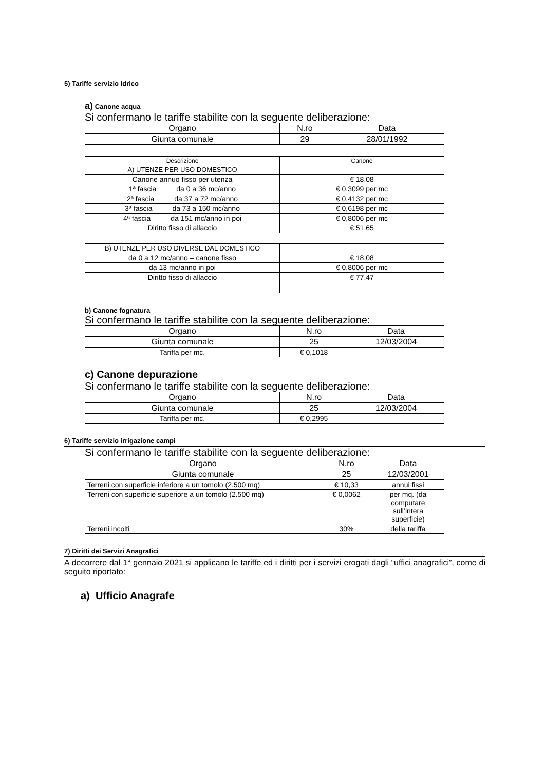5) Tariffe servizio Idrico
a) Canone acqua
Si confermano le tariffe stabilite con la seguente deliberazione:
| Organo | N.ro | Data |
| --- | --- | --- |
| Giunta comunale | 29 | 28/01/1992 |
| Descrizione | Canone |
| --- | --- |
| A) UTENZE PER USO DOMESTICO | |
| Canone annuo fisso per utenza | € 18,08 |
| 1ª fascia da 0 a 36 mc/anno | € 0,3099 per mc |
| 2ª fascia da 37 a 72 mc/anno | € 0,4132 per mc |
| 3ª fascia da 73 a 150 mc/anno | € 0,6198 per mc |
| 4ª fascia da 151 mc/anno in poi | € 0,8006 per mc |
| Diritto fisso di allaccio | € 51,65 |
| B) UTENZE PER USO DIVERSE DAL DOMESTICO | |
| da 0 a 12 mc/anno – canone fisso | € 18,08 |
| da 13 mc/anno in poi | € 0,8006 per mc |
| Diritto fisso di allaccio | € 77,47 |
b) Canone fognatura
Si confermano le tariffe stabilite con la seguente deliberazione:
| Organo | N.ro | Data |
| --- | --- | --- |
| Giunta comunale | 25 | 12/03/2004 |
| Tariffa per mc. | € 0,1018 | |
c) Canone depurazione
Si confermano le tariffe stabilite con la seguente deliberazione:
| Organo | N.ro | Data |
| --- | --- | --- |
| Giunta comunale | 25 | 12/03/2004 |
| Tariffa per mc. | € 0,2995 | |
6) Tariffe servizio irrigazione campi
Si confermano le tariffe stabilite con la seguente deliberazione:
| Organo | N.ro | Data |
| --- | --- | --- |
| Giunta comunale | 25 | 12/03/2001 |
| Terreni con superficie inferiore a un tomolo (2.500 mq) | € 10,33 | annui fissi |
| Terreni con superficie superiore a un tomolo (2.500 mq) | € 0,0062 | per mq. (da computare sull’intera superficie) |
| Terreni incolti | 30% | della tariffa |
7) Diritti dei Servizi Anagrafici
A decorrere dal 1° gennaio 2021 si applicano le tariffe ed i diritti per i servizi erogati dagli “uffici anagrafici”, come di seguito riportato:
a) Ufficio Anagrafe